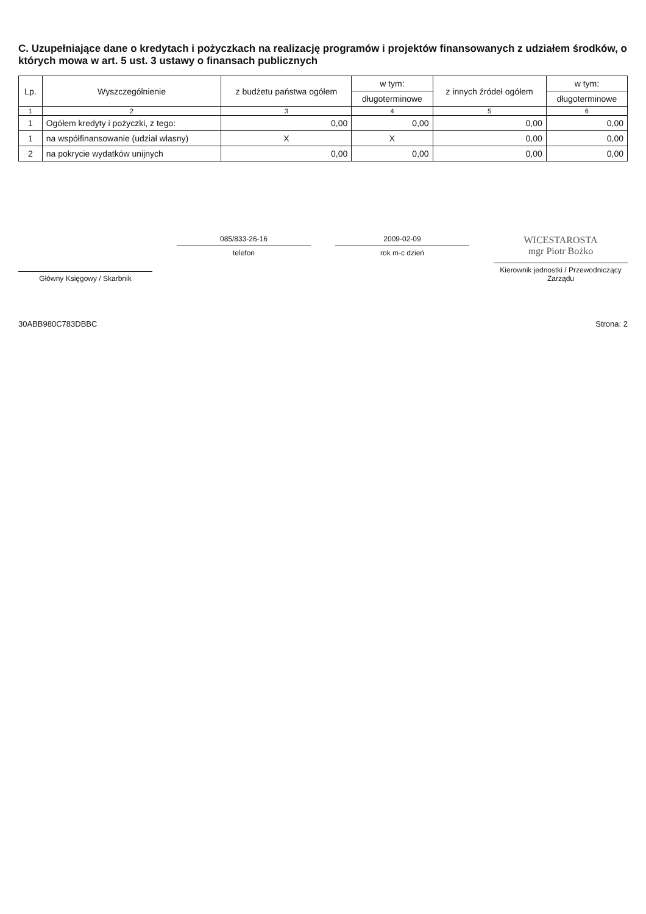C. Uzupełniające dane o kredytach i pożyczkach na realizację programów i projektów finansowanych z udziałem środków, o których mowa w art. 5 ust. 3 ustawy o finansach publicznych
| Lp. | Wyszczególnienie | z budżetu państwa ogółem | w tym: | z innych źródeł ogółem | w tym: |
| --- | --- | --- | --- | --- | --- |
| | | | długoterminowe | | długoterminowe |
| 1 | 2 | 3 | 4 | 5 | 6 |
| 1 | Ogółem kredyty i pożyczki, z tego: | 0,00 | 0,00 | 0,00 | 0,00 |
| 1 | na współfinansowanie (udział własny) | X | X | 0,00 | 0,00 |
| 2 | na pokrycie wydatków unijnych | 0,00 | 0,00 | 0,00 | 0,00 |
Główny Księgowy / Skarbnik
085/833-26-16
telefon
2009-02-09
rok m-c dzień
WICESTAROSTA
mgr Piotr Bożko
Kierownik jednostki / Przewodniczący Zarządu
30ABB980C783DBBC Strona: 2